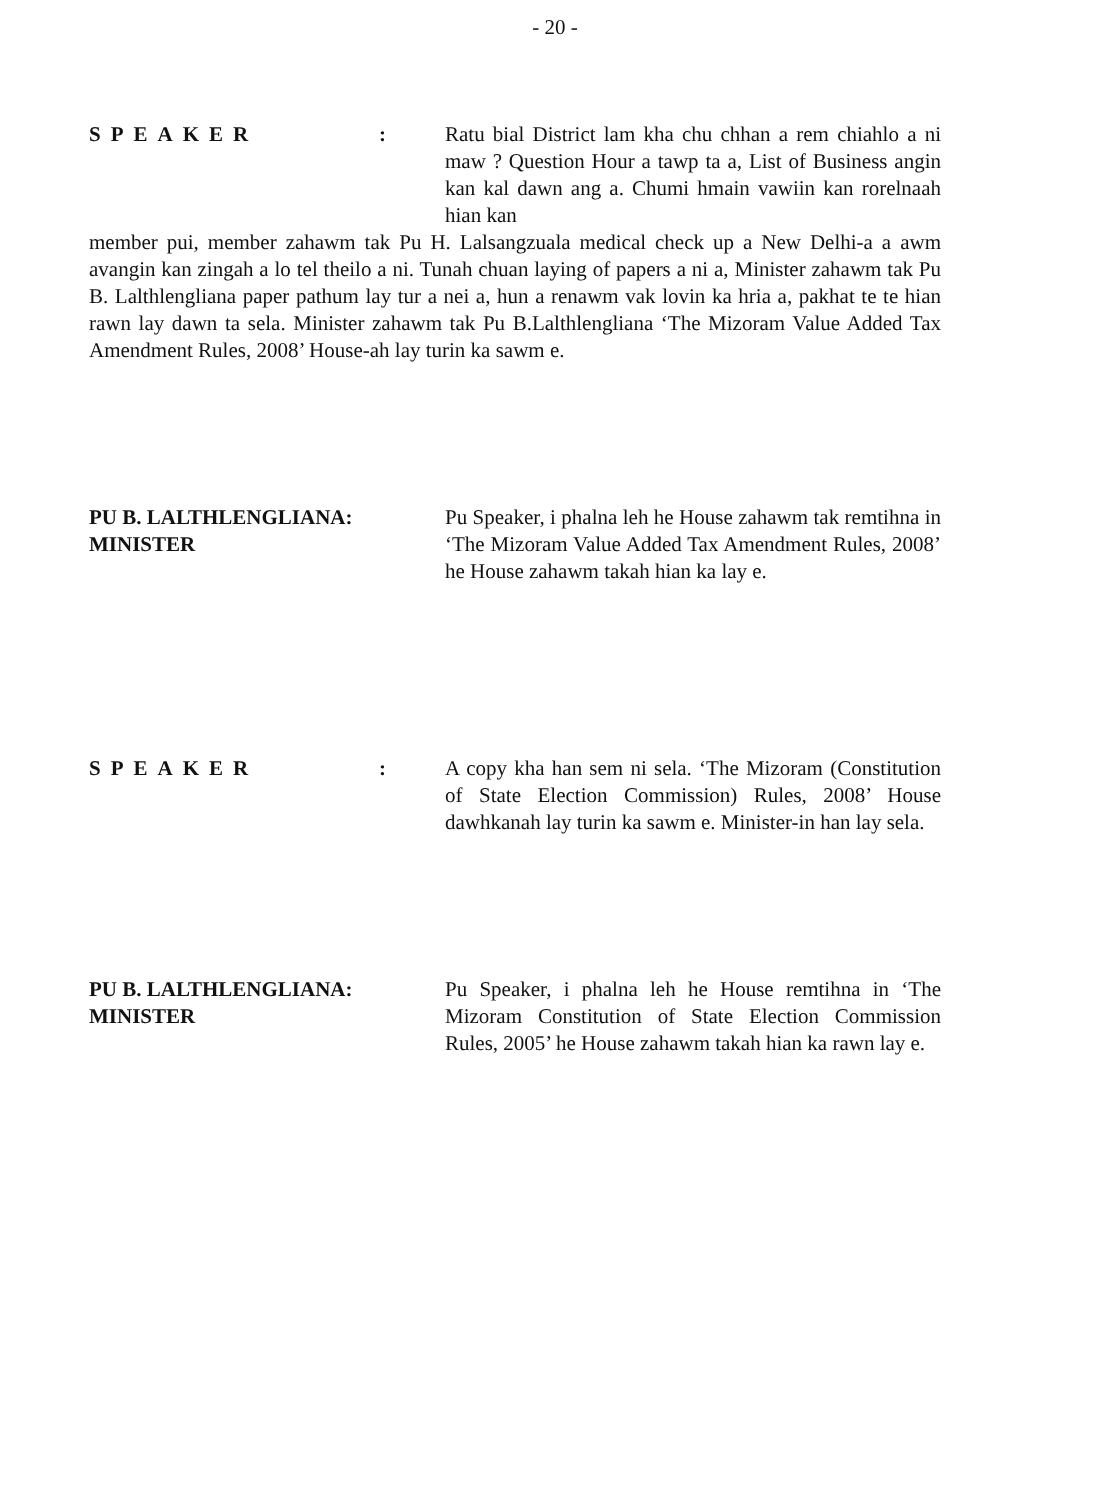- 20 -
SPEAKER: Ratu bial District lam kha chu chhan a rem chiahlo a ni maw ? Question Hour a tawp ta a, List of Business angin kan kal dawn ang a. Chumi hmain vawiin kan rorelnaah hian kan
member pui, member zahawm tak Pu H. Lalsangzuala medical check up a New Delhi-a a awm avangin kan zingah a lo tel theilo a ni. Tunah chuan laying of papers a ni a, Minister zahawm tak Pu B. Lalthlengliana paper pathum lay tur a nei a, hun a renawm vak lovin ka hria a, pakhat te te hian rawn lay dawn ta sela. Minister zahawm tak Pu B.Lalthlengliana ‘The Mizoram Value Added Tax Amendment Rules, 2008’ House-ah lay turin ka sawm e.
PU B. LALTHLENGLIANA:
MINISTER
Pu Speaker, i phalna leh he House zahawm tak remtihna in ‘The Mizoram Value Added Tax Amendment Rules, 2008’ he House zahawm takah hian ka lay e.
SPEAKER: A copy kha han sem ni sela. ‘The Mizoram (Constitution of State Election Commission) Rules, 2008’ House dawhkanah lay turin ka sawm e. Minister-in han lay sela.
PU B. LALTHLENGLIANA:
MINISTER
Pu Speaker, i phalna leh he House remtihna in ‘The Mizoram Constitution of State Election Commission Rules, 2005’ he House zahawm takah hian ka rawn lay e.